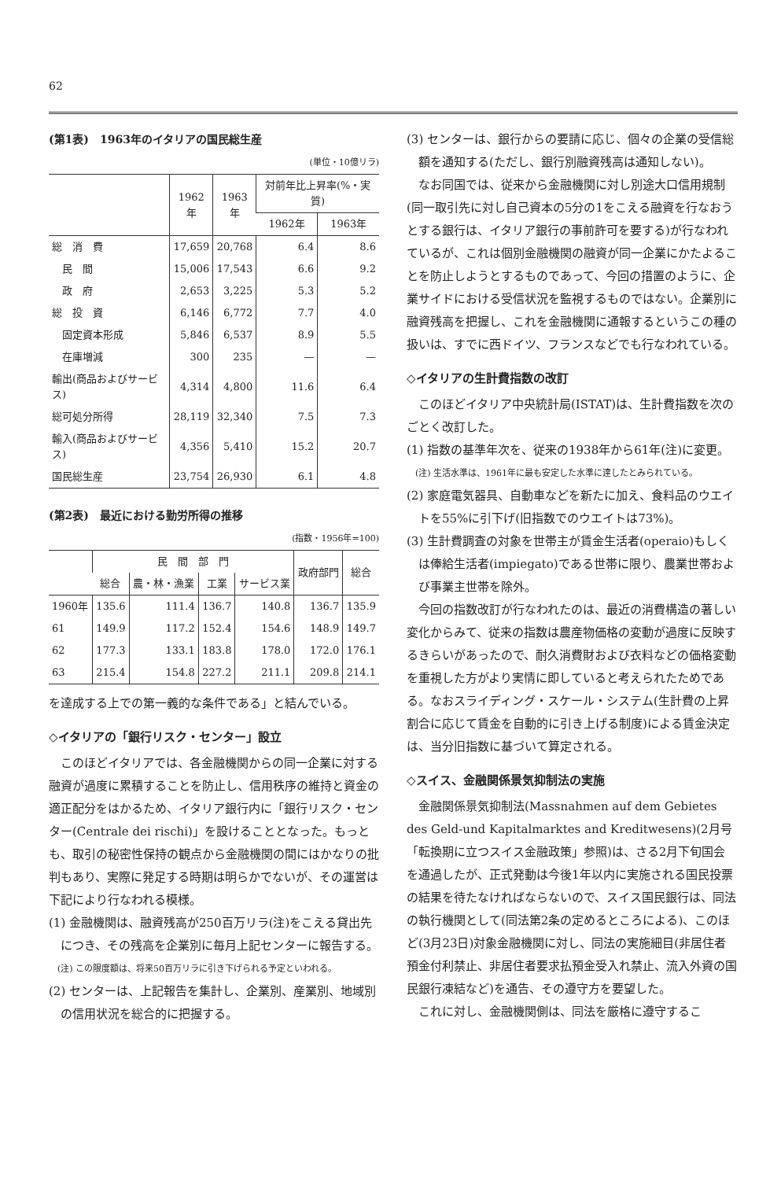62
(第1表)　1963年のイタリアの国民総生産
(単位・10億リラ)
| | 1962年 | 1963年 | 対前年比上昇率(%・実質) | |
| --- | --- | --- | --- | --- |
| | | | 1962年 | 1963年 |
| 総 消 費 | 17,659 | 20,768 | 6.4 | 8.6 |
| 民 間 | 15,006 | 17,543 | 6.6 | 9.2 |
| 政 府 | 2,653 | 3,225 | 5.3 | 5.2 |
| 総 投 資 | 6,146 | 6,772 | 7.7 | 4.0 |
| 固定資本形成 | 5,846 | 6,537 | 8.9 | 5.5 |
| 在庫増減 | 300 | 235 | — | — |
| 輸出(商品およびサービス) | 4,314 | 4,800 | 11.6 | 6.4 |
| 総可処分所得 | 28,119 | 32,340 | 7.5 | 7.3 |
| 輸入(商品およびサービス) | 4,356 | 5,410 | 15.2 | 20.7 |
| 国民総生産 | 23,754 | 26,930 | 6.1 | 4.8 |
(第2表)　最近における勤労所得の推移
(指数・1956年=100)
| | 民 間 部 門 | | | | 政府部門 | 総合 |
| --- | --- | --- | --- | --- | --- | --- |
| | 総合 | 農・林・漁業 | 工業 | サービス業 | | |
| 1960年 | 135.6 | 111.4 | 136.7 | 140.8 | 136.7 | 135.9 |
| 61 | 149.9 | 117.2 | 152.4 | 154.6 | 148.9 | 149.7 |
| 62 | 177.3 | 133.1 | 183.8 | 178.0 | 172.0 | 176.1 |
| 63 | 215.4 | 154.8 | 227.2 | 211.1 | 209.8 | 214.1 |
を達成する上での第一義的な条件である」と結んでいる。
◇イタリアの「銀行リスク・センター」設立
このほどイタリアでは、各金融機関からの同一企業に対する融資が過度に累積することを防止し、信用秩序の維持と資金の適正配分をはかるため、イタリア銀行内に「銀行リスク・センター(Centrale dei rischi)」を設けることとなった。もっとも、取引の秘密性保持の観点から金融機関の間にはかなりの批判もあり、実際に発足する時期は明らかでないが、その運営は下記により行なわれる模様。
(1) 金融機関は、融資残高が250百万リラ(注)をこえる貸出先につき、その残高を企業別に毎月上記センターに報告する。
(注) この限度額は、将来50百万リラに引き下げられる予定といわれる。
(2) センターは、上記報告を集計し、企業別、産業別、地域別の信用状況を総合的に把握する。
(3) センターは、銀行からの要請に応じ、個々の企業の受信総額を通知する(ただし、銀行別融資残高は通知しない)。
なお同国では、従来から金融機関に対し別途大口信用規制(同一取引先に対し自己資本の5分の1をこえる融資を行なおうとする銀行は、イタリア銀行の事前許可を要する)が行なわれているが、これは個別金融機関の融資が同一企業にかたよることを防止しようとするものであって、今回の措置のように、企業サイドにおける受信状況を監視するものではない。企業別に融資残高を把握し、これを金融機関に通報するというこの種の扱いは、すでに西ドイツ、フランスなどでも行なわれている。
◇イタリアの生計費指数の改訂
このほどイタリア中央統計局(ISTAT)は、生計費指数を次のごとく改訂した。
(1) 指数の基準年次を、従来の1938年から61年(注)に変更。
(注) 生活水準は、1961年に最も安定した水準に達したとみられている。
(2) 家庭電気器具、自動車などを新たに加え、食料品のウエイトを55%に引下げ(旧指数でのウエイトは73%)。
(3) 生計費調査の対象を世帯主が賃金生活者(operaio)もしくは俸給生活者(impiegato)である世帯に限り、農業世帯および事業主世帯を除外。
今回の指数改訂が行なわれたのは、最近の消費構造の著しい変化からみて、従来の指数は農産物価格の変動が過度に反映するきらいがあったので、耐久消費財および衣料などの価格変動を重視した方がより実情に即していると考えられたためである。なおスライディング・スケール・システム(生計費の上昇割合に応じて賃金を自動的に引き上げる制度)による賃金決定は、当分旧指数に基づいて算定される。
◇スイス、金融関係景気抑制法の実施
金融関係景気抑制法(Massnahmen auf dem Gebietes des Geld-und Kapitalmarktes and Kreditwesens)(2月号「転換期に立つスイス金融政策」参照)は、さる2月下旬国会を通過したが、正式発動は今後1年以内に実施される国民投票の結果を待たなければならないので、スイス国民銀行は、同法の執行機関として(同法第2条の定めるところによる)、このほど(3月23日)対象金融機関に対し、同法の実施細目(非居住者預金付利禁止、非居住者要求払預金受入れ禁止、流入外資の国民銀行凍結など)を通告、その遵守方を要望した。
これに対し、金融機関側は、同法を厳格に遵守するこ